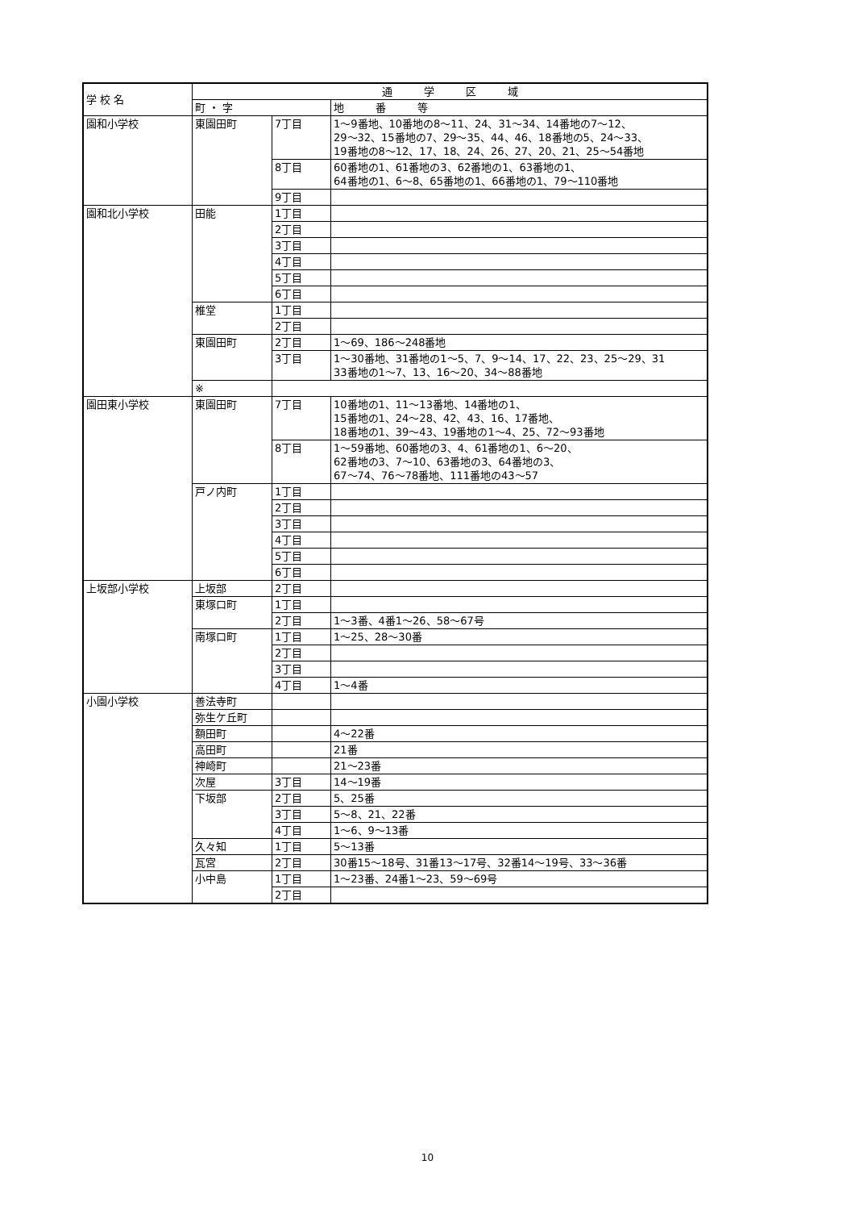| 学 校 名 | 通 学 区 域 | | |
| --- | --- | --- | --- |
| | 町 ・ 字 | | 地 番 等 |
| 園和小学校 | 東園田町 | 7丁目 | 1～9番地、10番地の8～11、24、31～34、14番地の7～12、 29～32、15番地の7、29～35、44、46、18番地の5、24～33、 19番地の8～12、17、18、24、26、27、20、21、25～54番地 |
| | | 8丁目 | 60番地の1、61番地の3、62番地の1、63番地の1、 64番地の1、6～8、65番地の1、66番地の1、79～110番地 |
| | | 9丁目 | |
| 園和北小学校 | 田能 | 1丁目 | |
| | | 2丁目 | |
| | | 3丁目 | |
| | | 4丁目 | |
| | | 5丁目 | |
| | | 6丁目 | |
| | 椎堂 | 1丁目 | |
| | | 2丁目 | |
| | 東園田町 | 2丁目 | 1～69、186～248番地 |
| | | 3丁目 | 1～30番地、31番地の1～5、7、9～14、17、22、23、25～29、31 33番地の1～7、13、16～20、34～88番地 |
| | ※ | | |
| 園田東小学校 | 東園田町 | 7丁目 | 10番地の1、11～13番地、14番地の1、 15番地の1、24～28、42、43、16、17番地、 18番地の1、39～43、19番地の1～4、25、72～93番地 |
| | | 8丁目 | 1～59番地、60番地の3、4、61番地の1、6～20、 62番地の3、7～10、63番地の3、64番地の3、 67～74、76～78番地、111番地の43～57 |
| | 戸ノ内町 | 1丁目 | |
| | | 2丁目 | |
| | | 3丁目 | |
| | | 4丁目 | |
| | | 5丁目 | |
| | | 6丁目 | |
| 上坂部小学校 | 上坂部 | 2丁目 | |
| | 東塚口町 | 1丁目 | |
| | | 2丁目 | 1～3番、4番1～26、58～67号 |
| | 南塚口町 | 1丁目 | 1～25、28～30番 |
| | | 2丁目 | |
| | | 3丁目 | |
| | | 4丁目 | 1～4番 |
| 小園小学校 | 善法寺町 | | |
| | 弥生ケ丘町 | | |
| | 額田町 | | 4～22番 |
| | 高田町 | | 21番 |
| | 神崎町 | | 21～23番 |
| | 次屋 | 3丁目 | 14～19番 |
| | 下坂部 | 2丁目 | 5、25番 |
| | | 3丁目 | 5～8、21、22番 |
| | | 4丁目 | 1～6、9～13番 |
| | 久々知 | 1丁目 | 5～13番 |
| | 瓦宮 | 2丁目 | 30番15～18号、31番13～17号、32番14～19号、33～36番 |
| | 小中島 | 1丁目 | 1～23番、24番1～23、59～69号 |
| | | 2丁目 | |
10